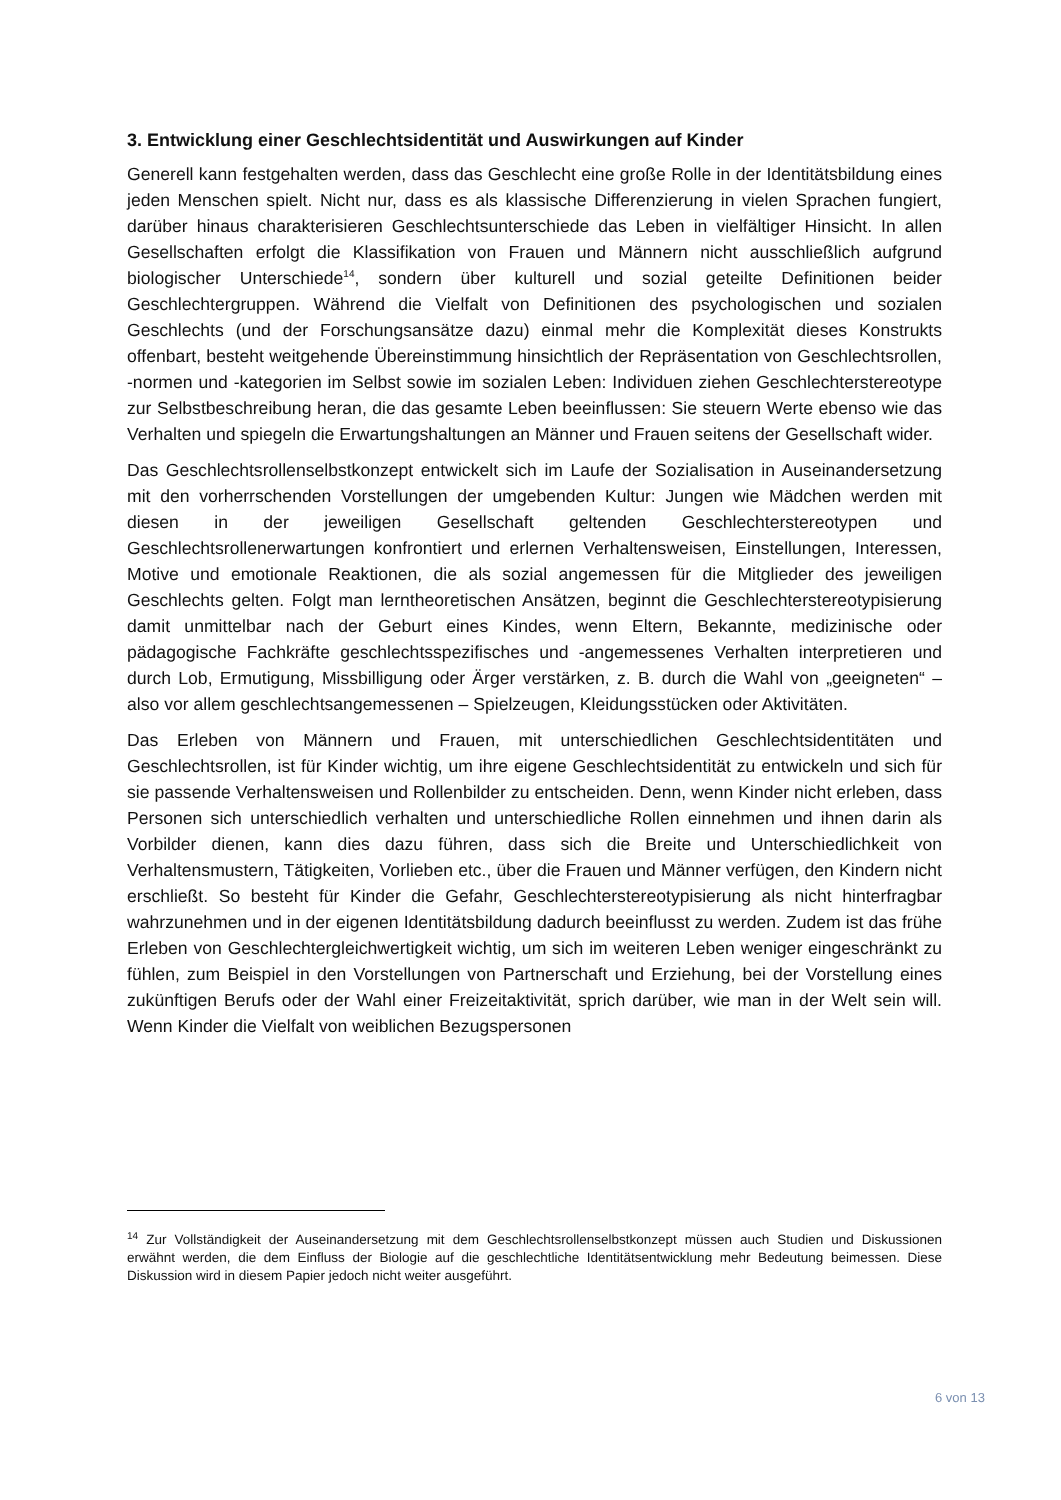3. Entwicklung einer Geschlechtsidentität und Auswirkungen auf Kinder
Generell kann festgehalten werden, dass das Geschlecht eine große Rolle in der Identitätsbildung eines jeden Menschen spielt. Nicht nur, dass es als klassische Differenzierung in vielen Sprachen fungiert, darüber hinaus charakterisieren Geschlechtsunterschiede das Leben in vielfältiger Hinsicht. In allen Gesellschaften erfolgt die Klassifikation von Frauen und Männern nicht ausschließlich aufgrund biologischer Unterschiede<sup>14</sup>, sondern über kulturell und sozial geteilte Definitionen beider Geschlechtergruppen. Während die Vielfalt von Definitionen des psychologischen und sozialen Geschlechts (und der Forschungsansätze dazu) einmal mehr die Komplexität dieses Konstrukts offenbart, besteht weitgehende Übereinstimmung hinsichtlich der Repräsentation von Geschlechtsrollen, -normen und -kategorien im Selbst sowie im sozialen Leben: Individuen ziehen Geschlechterstereotype zur Selbstbeschreibung heran, die das gesamte Leben beeinflussen: Sie steuern Werte ebenso wie das Verhalten und spiegeln die Erwartungshaltungen an Männer und Frauen seitens der Gesellschaft wider.
Das Geschlechtsrollenselbstkonzept entwickelt sich im Laufe der Sozialisation in Auseinandersetzung mit den vorherrschenden Vorstellungen der umgebenden Kultur: Jungen wie Mädchen werden mit diesen in der jeweiligen Gesellschaft geltenden Geschlechterstereotypen und Geschlechtsrollenerwartungen konfrontiert und erlernen Verhaltensweisen, Einstellungen, Interessen, Motive und emotionale Reaktionen, die als sozial angemessen für die Mitglieder des jeweiligen Geschlechts gelten. Folgt man lerntheoretischen Ansätzen, beginnt die Geschlechterstereotypisierung damit unmittelbar nach der Geburt eines Kindes, wenn Eltern, Bekannte, medizinische oder pädagogische Fachkräfte geschlechtsspezifisches und -angemessenes Verhalten interpretieren und durch Lob, Ermutigung, Missbilligung oder Ärger verstärken, z. B. durch die Wahl von „geeigneten“ – also vor allem geschlechtsangemessenen – Spielzeugen, Kleidungsstücken oder Aktivitäten.
Das Erleben von Männern und Frauen, mit unterschiedlichen Geschlechtsidentitäten und Geschlechtsrollen, ist für Kinder wichtig, um ihre eigene Geschlechtsidentität zu entwickeln und sich für sie passende Verhaltensweisen und Rollenbilder zu entscheiden. Denn, wenn Kinder nicht erleben, dass Personen sich unterschiedlich verhalten und unterschiedliche Rollen einnehmen und ihnen darin als Vorbilder dienen, kann dies dazu führen, dass sich die Breite und Unterschiedlichkeit von Verhaltensmustern, Tätigkeiten, Vorlieben etc., über die Frauen und Männer verfügen, den Kindern nicht erschließt. So besteht für Kinder die Gefahr, Geschlechterstereotypisierung als nicht hinterfragbar wahrzunehmen und in der eigenen Identitätsbildung dadurch beeinflusst zu werden. Zudem ist das frühe Erleben von Geschlechtergleichwertigkeit wichtig, um sich im weiteren Leben weniger eingeschränkt zu fühlen, zum Beispiel in den Vorstellungen von Partnerschaft und Erziehung, bei der Vorstellung eines zukünftigen Berufs oder der Wahl einer Freizeitaktivität, sprich darüber, wie man in der Welt sein will. Wenn Kinder die Vielfalt von weiblichen Bezugspersonen
<sup>14</sup> Zur Vollständigkeit der Auseinandersetzung mit dem Geschlechtsrollenselbstkonzept müssen auch Studien und Diskussionen erwähnt werden, die dem Einfluss der Biologie auf die geschlechtliche Identitätsentwicklung mehr Bedeutung beimessen. Diese Diskussion wird in diesem Papier jedoch nicht weiter ausgeführt.
6 von 13